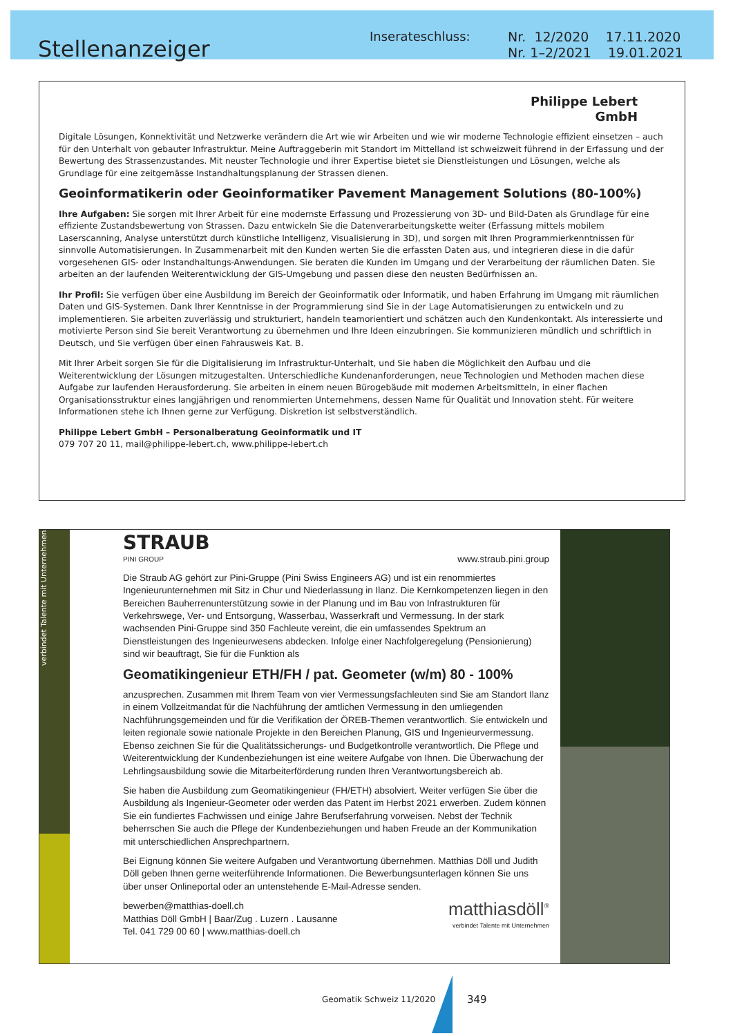Stellenanzeiger
Inserateschluss:
Nr. 12/2020 17.11.2020
Nr. 1–2/2021 19.01.2021
Philippe Lebert
GmbH
Digitale Lösungen, Konnektivität und Netzwerke verändern die Art wie wir Arbeiten und wie wir moderne Technologie effizient einsetzen – auch für den Unterhalt von gebauter Infrastruktur. Meine Auftraggeberin mit Standort im Mittelland ist schweizweit führend in der Erfassung und der Bewertung des Strassenzustandes. Mit neuster Technologie und ihrer Expertise bietet sie Dienstleistungen und Lösungen, welche als Grundlage für eine zeitgemässe Instandhaltungsplanung der Strassen dienen.
Geoinformatikerin oder Geoinformatiker Pavement Management Solutions (80-100%)
Ihre Aufgaben: Sie sorgen mit Ihrer Arbeit für eine modernste Erfassung und Prozessierung von 3D- und Bild-Daten als Grundlage für eine effiziente Zustandsbewertung von Strassen. Dazu entwickeln Sie die Datenverarbeitungskette weiter (Erfassung mittels mobilem Laserscanning, Analyse unterstützt durch künstliche Intelligenz, Visualisierung in 3D), und sorgen mit Ihren Programmierkenntnissen für sinnvolle Automatisierungen. In Zusammenarbeit mit den Kunden werten Sie die erfassten Daten aus, und integrieren diese in die dafür vorgesehenen GIS- oder Instandhaltungs-Anwendungen. Sie beraten die Kunden im Umgang und der Verarbeitung der räumlichen Daten. Sie arbeiten an der laufenden Weiterentwicklung der GIS-Umgebung und passen diese den neusten Bedürfnissen an.
Ihr Profil: Sie verfügen über eine Ausbildung im Bereich der Geoinformatik oder Informatik, und haben Erfahrung im Umgang mit räumlichen Daten und GIS-Systemen. Dank Ihrer Kenntnisse in der Programmierung sind Sie in der Lage Automatisierungen zu entwickeln und zu implementieren. Sie arbeiten zuverlässig und strukturiert, handeln teamorientiert und schätzen auch den Kundenkontakt. Als interessierte und motivierte Person sind Sie bereit Verantwortung zu übernehmen und Ihre Ideen einzubringen. Sie kommunizieren mündlich und schriftlich in Deutsch, und Sie verfügen über einen Fahrausweis Kat. B.
Mit Ihrer Arbeit sorgen Sie für die Digitalisierung im Infrastruktur-Unterhalt, und Sie haben die Möglichkeit den Aufbau und die Weiterentwicklung der Lösungen mitzugestalten. Unterschiedliche Kundenanforderungen, neue Technologien und Methoden machen diese Aufgabe zur laufenden Herausforderung. Sie arbeiten in einem neuen Bürogebäude mit modernen Arbeitsmitteln, in einer flachen Organisationsstruktur eines langjährigen und renommierten Unternehmens, dessen Name für Qualität und Innovation steht. Für weitere Informationen stehe ich Ihnen gerne zur Verfügung. Diskretion ist selbstverständlich.
Philippe Lebert GmbH – Personalberatung Geoinformatik und IT
079 707 20 11, mail@philippe-lebert.ch, www.philippe-lebert.ch
verbindet Talente mit Unternehmen
STRAUB
PINI GROUP
www.straub.pini.group
Die Straub AG gehört zur Pini-Gruppe (Pini Swiss Engineers AG) und ist ein renommiertes Ingenieurunternehmen mit Sitz in Chur und Niederlassung in Ilanz. Die Kernkompetenzen liegen in den Bereichen Bauherrenunterstützung sowie in der Planung und im Bau von Infrastrukturen für Verkehrswege, Ver- und Entsorgung, Wasserbau, Wasserkraft und Vermessung. In der stark wachsenden Pini-Gruppe sind 350 Fachleute vereint, die ein umfassendes Spektrum an Dienstleistungen des Ingenieurwesens abdecken. Infolge einer Nachfolgeregelung (Pensionierung) sind wir beauftragt, Sie für die Funktion als
Geomatikingenieur ETH/FH / pat. Geometer (w/m) 80 - 100%
anzusprechen. Zusammen mit Ihrem Team von vier Vermessungsfachleuten sind Sie am Standort Ilanz in einem Vollzeitmandat für die Nachführung der amtlichen Vermessung in den umliegenden Nachführungsgemeinden und für die Verifikation der ÖREB-Themen verantwortlich. Sie entwickeln und leiten regionale sowie nationale Projekte in den Bereichen Planung, GIS und Ingenieurvermessung. Ebenso zeichnen Sie für die Qualitätssicherungs- und Budgetkontrolle verantwortlich. Die Pflege und Weiterentwicklung der Kundenbeziehungen ist eine weitere Aufgabe von Ihnen. Die Überwachung der Lehrlingsausbildung sowie die Mitarbeiterförderung runden Ihren Verantwortungsbereich ab.
Sie haben die Ausbildung zum Geomatikingenieur (FH/ETH) absolviert. Weiter verfügen Sie über die Ausbildung als Ingenieur-Geometer oder werden das Patent im Herbst 2021 erwerben. Zudem können Sie ein fundiertes Fachwissen und einige Jahre Berufserfahrung vorweisen. Nebst der Technik beherrschen Sie auch die Pflege der Kundenbeziehungen und haben Freude an der Kommunikation mit unterschiedlichen Ansprechpartnern.
Bei Eignung können Sie weitere Aufgaben und Verantwortung übernehmen. Matthias Döll und Judith Döll geben Ihnen gerne weiterführende Informationen. Die Bewerbungsunterlagen können Sie uns über unser Onlineportal oder an untenstehende E-Mail-Adresse senden.
bewerben@matthias-doell.ch
Matthias Döll GmbH | Baar/Zug . Luzern . Lausanne
Tel. 041 729 00 60 | www.matthias-doell.ch
matthiasdöll<sup>®</sup>
verbindet Talente mit Unternehmen
Geomatik Schweiz 11/2020 349